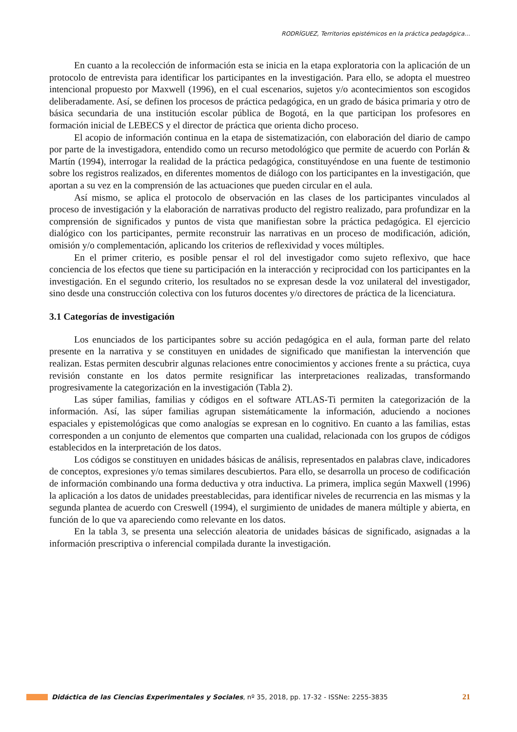RODRÍGUEZ, Territorios epistémicos en la práctica pedagógica…
En cuanto a la recolección de información esta se inicia en la etapa exploratoria con la aplicación de un protocolo de entrevista para identificar los participantes en la investigación. Para ello, se adopta el muestreo intencional propuesto por Maxwell (1996), en el cual escenarios, sujetos y/o acontecimientos son escogidos deliberadamente. Así, se definen los procesos de práctica pedagógica, en un grado de básica primaria y otro de básica secundaria de una institución escolar pública de Bogotá, en la que participan los profesores en formación inicial de LEBECS y el director de práctica que orienta dicho proceso.
El acopio de información continua en la etapa de sistematización, con elaboración del diario de campo por parte de la investigadora, entendido como un recurso metodológico que permite de acuerdo con Porlán & Martín (1994), interrogar la realidad de la práctica pedagógica, constituyéndose en una fuente de testimonio sobre los registros realizados, en diferentes momentos de diálogo con los participantes en la investigación, que aportan a su vez en la comprensión de las actuaciones que pueden circular en el aula.
Así mismo, se aplica el protocolo de observación en las clases de los participantes vinculados al proceso de investigación y la elaboración de narrativas producto del registro realizado, para profundizar en la comprensión de significados y puntos de vista que manifiestan sobre la práctica pedagógica. El ejercicio dialógico con los participantes, permite reconstruir las narrativas en un proceso de modificación, adición, omisión y/o complementación, aplicando los criterios de reflexividad y voces múltiples.
En el primer criterio, es posible pensar el rol del investigador como sujeto reflexivo, que hace conciencia de los efectos que tiene su participación en la interacción y reciprocidad con los participantes en la investigación. En el segundo criterio, los resultados no se expresan desde la voz unilateral del investigador, sino desde una construcción colectiva con los futuros docentes y/o directores de práctica de la licenciatura.
3.1 Categorías de investigación
Los enunciados de los participantes sobre su acción pedagógica en el aula, forman parte del relato presente en la narrativa y se constituyen en unidades de significado que manifiestan la intervención que realizan. Estas permiten descubrir algunas relaciones entre conocimientos y acciones frente a su práctica, cuya revisión constante en los datos permite resignificar las interpretaciones realizadas, transformando progresivamente la categorización en la investigación (Tabla 2).
Las súper familias, familias y códigos en el software ATLAS-Ti permiten la categorización de la información. Así, las súper familias agrupan sistemáticamente la información, aduciendo a nociones espaciales y epistemológicas que como analogías se expresan en lo cognitivo. En cuanto a las familias, estas corresponden a un conjunto de elementos que comparten una cualidad, relacionada con los grupos de códigos establecidos en la interpretación de los datos.
Los códigos se constituyen en unidades básicas de análisis, representados en palabras clave, indicadores de conceptos, expresiones y/o temas similares descubiertos. Para ello, se desarrolla un proceso de codificación de información combinando una forma deductiva y otra inductiva. La primera, implica según Maxwell (1996) la aplicación a los datos de unidades preestablecidas, para identificar niveles de recurrencia en las mismas y la segunda plantea de acuerdo con Creswell (1994), el surgimiento de unidades de manera múltiple y abierta, en función de lo que va apareciendo como relevante en los datos.
En la tabla 3, se presenta una selección aleatoria de unidades básicas de significado, asignadas a la información prescriptiva o inferencial compilada durante la investigación.
Didáctica de las Ciencias Experimentales y Sociales, nº 35, 2018, pp. 17-32 - ISSNe: 2255-3835 21